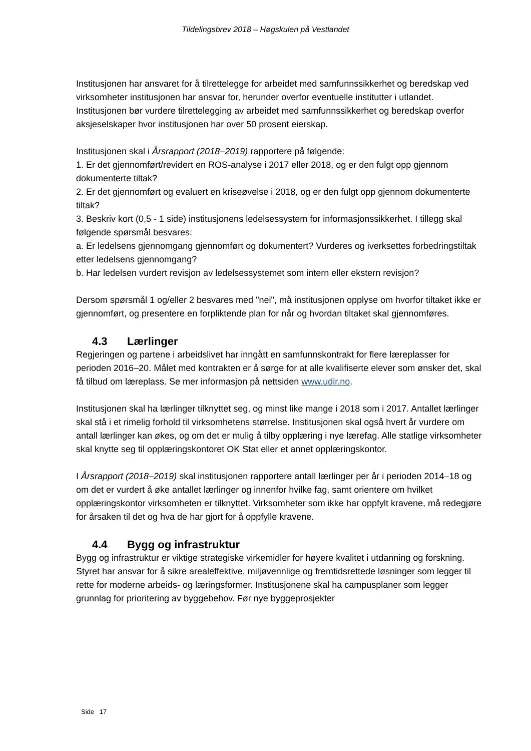Tildelingsbrev 2018 – Høgskulen på Vestlandet
Institusjonen har ansvaret for å tilrettelegge for arbeidet med samfunnssikkerhet og beredskap ved virksomheter institusjonen har ansvar for, herunder overfor eventuelle institutter i utlandet. Institusjonen bør vurdere tilrettelegging av arbeidet med samfunnssikkerhet og beredskap overfor aksjeselskaper hvor institusjonen har over 50 prosent eierskap.
Institusjonen skal i Årsrapport (2018–2019) rapportere på følgende:
1. Er det gjennomført/revidert en ROS-analyse i 2017 eller 2018, og er den fulgt opp gjennom dokumenterte tiltak?
2. Er det gjennomført og evaluert en kriseøvelse i 2018, og er den fulgt opp gjennom dokumenterte tiltak?
3. Beskriv kort (0,5 - 1 side) institusjonens ledelsessystem for informasjonssikkerhet. I tillegg skal følgende spørsmål besvares:
a. Er ledelsens gjennomgang gjennomført og dokumentert? Vurderes og iverksettes forbedringstiltak etter ledelsens gjennomgang?
b. Har ledelsen vurdert revisjon av ledelsessystemet som intern eller ekstern revisjon?
Dersom spørsmål 1 og/eller 2 besvares med "nei", må institusjonen opplyse om hvorfor tiltaket ikke er gjennomført, og presentere en forpliktende plan for når og hvordan tiltaket skal gjennomføres.
4.3 Lærlinger
Regjeringen og partene i arbeidslivet har inngått en samfunnskontrakt for flere læreplasser for perioden 2016–20. Målet med kontrakten er å sørge for at alle kvalifiserte elever som ønsker det, skal få tilbud om læreplass. Se mer informasjon på nettsiden www.udir.no.
Institusjonen skal ha lærlinger tilknyttet seg, og minst like mange i 2018 som i 2017. Antallet lærlinger skal stå i et rimelig forhold til virksomhetens størrelse. Institusjonen skal også hvert år vurdere om antall lærlinger kan økes, og om det er mulig å tilby opplæring i nye lærefag. Alle statlige virksomheter skal knytte seg til opplæringskontoret OK Stat eller et annet opplæringskontor.
I Årsrapport (2018–2019) skal institusjonen rapportere antall lærlinger per år i perioden 2014–18 og om det er vurdert å øke antallet lærlinger og innenfor hvilke fag, samt orientere om hvilket opplæringskontor virksomheten er tilknyttet. Virksomheter som ikke har oppfylt kravene, må redegjøre for årsaken til det og hva de har gjort for å oppfylle kravene.
4.4 Bygg og infrastruktur
Bygg og infrastruktur er viktige strategiske virkemidler for høyere kvalitet i utdanning og forskning. Styret har ansvar for å sikre arealeffektive, miljøvennlige og fremtidsrettede løsninger som legger til rette for moderne arbeids- og læringsformer. Institusjonene skal ha campusplaner som legger grunnlag for prioritering av byggebehov. Før nye byggeprosjekter
Side 17